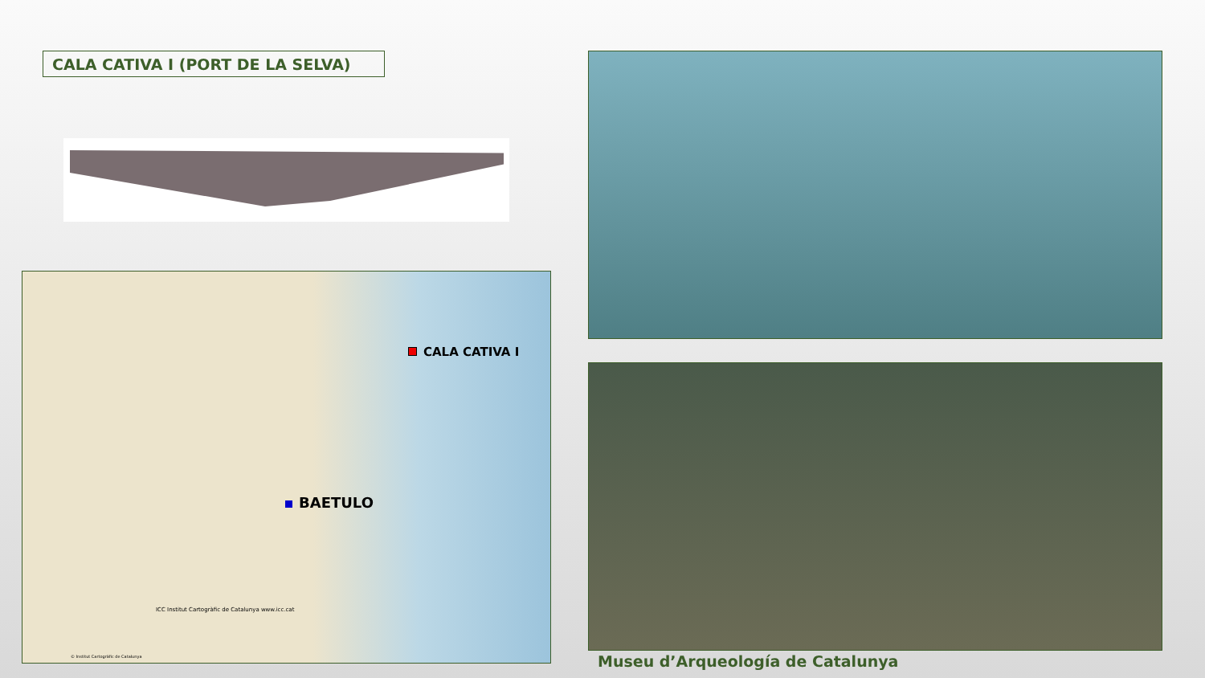CALA CATIVA I (PORT DE LA SELVA)
CALA CATIVA I
BAETULO
ICC Institut Cartogràfic de Catalunya www.icc.cat
© Institut Cartogràfic de Catalunya
Museu d’Arqueología de Catalunya